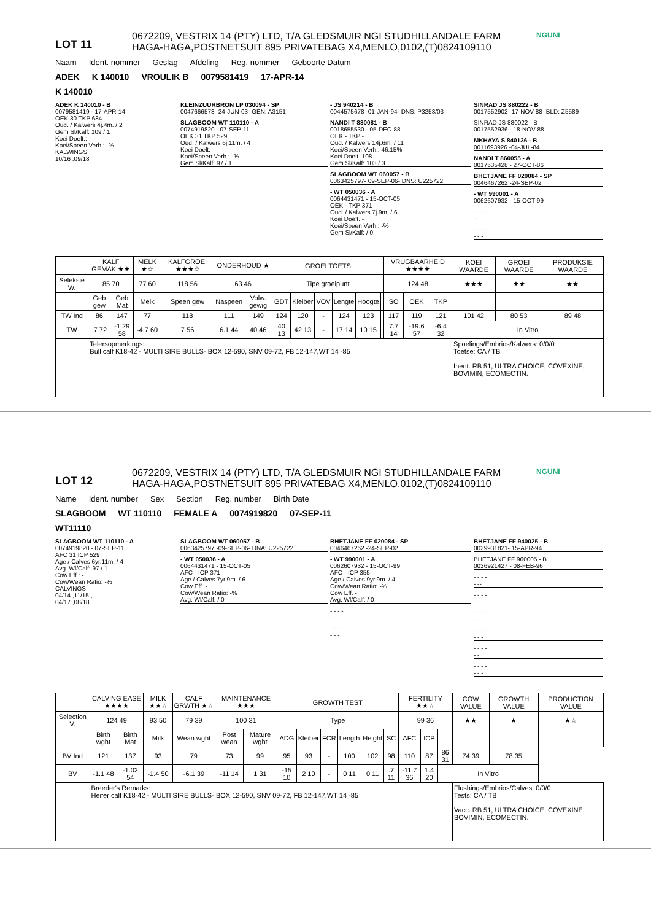LOT 11
0672209, VESTRIX 14 (PTY) LTD, T/A GLEDSMUIR NGI STUDHILLANDALE FARM
HAGA-HAGA,POSTNETSUIT 895 PRIVATEBAG X4,MENLO,0102,(T)0824109110
NGUNI
Naam Ident. nommer Geslag Afdeling Reg. nommer Geboorte Datum
ADEK K 140010 VROULIK B 0079581419 17-APR-14
K 140010
ADEK K 140010 - B
0079581419 - 17-APR-14
OEK 30 TKP 684
Oud. / Kalwers 4j.4m. / 2
Gem Sl/Kalf: 109 / 1
Koei Doelt.: -
Koei/Speen Verh.: -%
KALWINGS
10/16 ,09/18
KLEINZUURBRON LP 030094 - SP
0047666573 -24-JUN-03- GEN: A3151
SLAGBOOM WT 110110 - A
0074919820 - 07-SEP-11
OEK 31 TKP 529
Oud. / Kalwers 6j.11m. / 4
Koei Doelt. -
Koei/Speen Verh.: -%
Gem Sl/Kalf: 97 / 1
- JS 940214 - B
0044575678 -01-JAN-94- DNS: P3253/03
NANDI T 880081 - B
0018655530 - 05-DEC-88
OEK - TKP -
Oud. / Kalwers 14j.6m. / 11
Koei/Speen Verh.: 46.15%
Koei Doelt. 108
Gem Sl/Kalf: 103 / 3
SLAGBOOM WT 060057 - B
0063425797- 09-SEP-06- DNS: U225722
- WT 050036 - A
0064431471 - 15-OCT-05
OEK - TKP 371
Oud. / Kalwers 7j.9m. / 6
Koei Doelt. -
Koei/Speen Verh.: -%
Gem Sl/Kalf: / 0
SINRAD JS 880222 - B
0017552902- 17-NOV-88- BLD: Z5589
SINRAD JS 880022 - B
0017552936 - 18-NOV-88
MKHAYA S 840136 - B
0011693926 -04-JUL-84
NANDI T 860055 - A
0017535428 - 27-OCT-86
BHETJANE FF 020084 - SP
0046467262 -24-SEP-02
- WT 990001 - A
0062607932 - 15-OCT-99
- - - -
-- -
- - - -
- - -
| | KALF GEMAK ★★ | | MELK ★☆ | KALFGROEI ★★★☆ | ONDERHOUD ★ | | GROEI TOETS | | | | | | VRUGBAARHEID ★★★★ | | | KOEI WAARDE | GROEI WAARDE | PRODUKSIE WAARDE |
| --- | --- | --- | --- | --- | --- | --- | --- | --- | --- | --- | --- | --- | --- | --- | --- | --- | --- | --- |
| Seleksie W. | 85 70 | | 77 60 | 118 56 | 63 46 | | Tipe groeipunt | | | | | | 124 48 | | | ★★★ | ★★ | ★★ |
| | Geb gew | Geb Mat | Melk | Speen gew | Naspeen | Volw. gewig | GDT | Kleiber | VOV | Lengte | Hoogte | | SO | OEK | TKP | | | |
| TW Ind | 86 | 147 | 77 | 118 | 111 | 149 | 124 | 120 | - | 124 | 123 | | 117 | 119 | 121 | 101 42 | 80 53 | 89 48 |
| TW | .7 72 | -1.29 58 | -4.7 60 | 7 56 | 6.1 44 | 40 46 | 40 13 | 42 13 | - | 17 14 | 10 15 | | 7.7 14 | -19.6 57 | -6.4 32 | In Vitro | | |
| | Telersopmerkings: Bull calf K18-42 - MULTI SIRE BULLS- BOX 12-590, SNV 09-72, FB 12-147,WT 14 -85 | | | | | | | | | | | | | | | Spoelings/Embrios/Kalwers: 0/0/0 Toetse: CA / TB Inent. RB 51, ULTRA CHOICE, COVEXINE, BOVIMIN, ECOMECTIN. | | |
LOT 12
0672209, VESTRIX 14 (PTY) LTD, T/A GLEDSMUIR NGI STUDHILLANDALE FARM
HAGA-HAGA,POSTNETSUIT 895 PRIVATEBAG X4,MENLO,0102,(T)0824109110
NGUNI
Name Ident. number Sex Section Reg. number Birth Date
SLAGBOOM WT 110110 FEMALE A 0074919820 07-SEP-11
WT11110
SLAGBOOM WT 110110 - A
0074919820 - 07-SEP-11
AFC 31 ICP 529
Age / Calves 6yr.11m. / 4
Avg. Wl/Calf: 97 / 1
Cow Eff.: -
Cow/Wean Ratio: -%
CALVINGS
04/14 ,11/15 ,
04/17 ,08/18
SLAGBOOM WT 060057 - B
0063425797 -09-SEP-06- DNA: U225722
- WT 050036 - A
0064431471 - 15-OCT-05
AFC - ICP 371
Age / Calves 7yr.9m. / 6
Cow Eff. -
Cow/Wean Ratio: -%
Avg. Wl/Calf: / 0
BHETJANE FF 020084 - SP
0046467262 -24-SEP-02
- WT 990001 - A
0062607932 - 15-OCT-99
AFC - ICP 355
Age / Calves 9yr.9m. / 4
Cow/Wean Ratio: -%
Cow Eff. -
Avg. Wl/Calf: / 0
- - - -
-- -
- - - -
- - -
BHETJANE FF 940025 - B
0029931821- 15-APR-94
BHETJANE FF 960005 - B
0036921427 - 08-FEB-96
- - - -
- --
- - - -
- - -
- - - -
- --
- - - -
- - -
- - - -
- -
- - - -
- - -
| | CALVING EASE ★★★★ | | MILK ★★☆ | CALF GRWTH ★☆ | MAINTENANCE ★★★ | | GROWTH TEST | | | | | | FERTILITY ★★☆ | | | COW VALUE | GROWTH VALUE | PRODUCTION VALUE |
| --- | --- | --- | --- | --- | --- | --- | --- | --- | --- | --- | --- | --- | --- | --- | --- | --- | --- | --- |
| Selection V. | 124 49 | | 93 50 | 79 39 | 100 31 | | Type | | | | | | 99 36 | | | ★★ | ★ | ★☆ |
| | Birth wght | Birth Mat | Milk | Wean wght | Post wean | Mature wght | ADG | Kleiber | FCR | Length | Height | SC | AFC | ICP | | | | |
| BV Ind | 121 | 137 | 93 | 79 | 73 | 99 | 95 | 93 | - | 100 | 102 | 98 | 110 | 87 | 86 31 | 74 39 | 78 35 | |
| BV | -1.1 48 | -1.02 54 | -1.4 50 | -6.1 39 | -11 14 | 1 31 | -15 10 | 2 10 | - | 0 11 | 0 11 | .7 11 | -11.7 36 | 1.4 20 | In Vitro | | | |
| | Breeder's Remarks: Heifer calf K18-42 - MULTI SIRE BULLS- BOX 12-590, SNV 09-72, FB 12-147,WT 14 -85 | | | | | | | | | | | | | | | Flushings/Embrios/Calves: 0/0/0 Tests: CA / TB Vacc. RB 51, ULTRA CHOICE, COVEXINE, BOVIMIN, ECOMECTIN. | | |